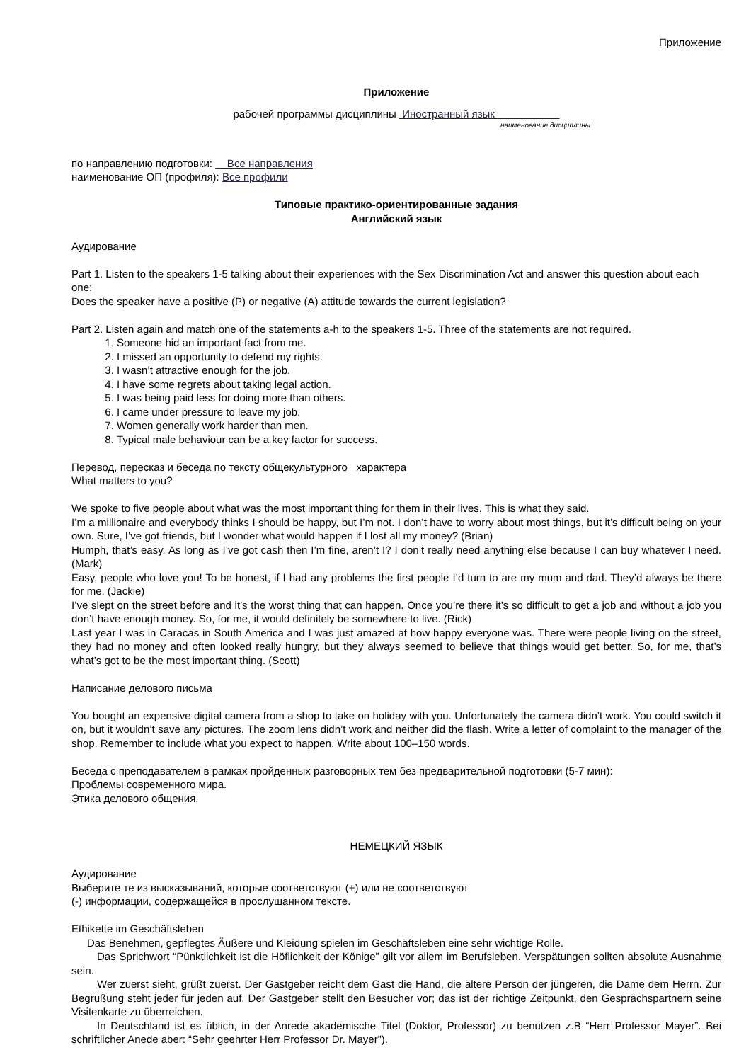Приложение
Приложение
рабочей программы дисциплины Иностранный язык
наименование дисциплины
по направлению подготовки: Все направления
наименование ОП (профиля): Все профили
Типовые практико-ориентированные задания
Английский язык
Аудирование
Part 1. Listen to the speakers 1-5 talking about their experiences with the Sex Discrimination Act and answer this question about each one:
Does the speaker have a positive (P) or negative (A) attitude towards the current legislation?
Part 2. Listen again and match one of the statements a-h to the speakers 1-5. Three of the statements are not required.
1. Someone hid an important fact from me.
2. I missed an opportunity to defend my rights.
3. I wasn’t attractive enough for the job.
4. I have some regrets about taking legal action.
5. I was being paid less for doing more than others.
6. I came under pressure to leave my job.
7. Women generally work harder than men.
8. Typical male behaviour can be a key factor for success.
Перевод, пересказ и беседа по тексту общекультурного характера
What matters to you?
We spoke to five people about what was the most important thing for them in their lives. This is what they said.
I’m a millionaire and everybody thinks I should be happy, but I’m not. I don’t have to worry about most things, but it’s difficult being on your own. Sure, I’ve got friends, but I wonder what would happen if I lost all my money? (Brian)
Humph, that’s easy. As long as I’ve got cash then I’m fine, aren’t I? I don’t really need anything else because I can buy whatever I need. (Mark)
Easy, people who love you! To be honest, if I had any problems the first people I’d turn to are my mum and dad. They’d always be there for me. (Jackie)
I’ve slept on the street before and it’s the worst thing that can happen. Once you’re there it’s so difficult to get a job and without a job you don’t have enough money. So, for me, it would definitely be somewhere to live. (Rick)
Last year I was in Caracas in South America and I was just amazed at how happy everyone was. There were people living on the street, they had no money and often looked really hungry, but they always seemed to believe that things would get better. So, for me, that’s what’s got to be the most important thing. (Scott)
Написание делового письма
You bought an expensive digital camera from a shop to take on holiday with you. Unfortunately the camera didn’t work. You could switch it on, but it wouldn’t save any pictures. The zoom lens didn’t work and neither did the flash. Write a letter of complaint to the manager of the shop. Remember to include what you expect to happen. Write about 100–150 words.
Беседа с преподавателем в рамках пройденных разговорных тем без предварительной подготовки (5-7 мин):
Проблемы современного мира.
Этика делового общения.
НЕМЕЦКИЙ ЯЗЫК
Аудирование
Выберите те из высказываний, которые соответствуют (+) или не соответствуют
(-) информации, содержащейся в прослушанном тексте.
Ethikette im Geschäftsleben
Das Benehmen, gepflegtes Äußere und Kleidung spielen im Geschäftsleben eine sehr wichtige Rolle.
Das Sprichwort “Pünktlichkeit ist die Höflichkeit der Könige” gilt vor allem im Berufsleben. Verspätungen sollten absolute Ausnahme sein.
Wer zuerst sieht, grüßt zuerst. Der Gastgeber reicht dem Gast die Hand, die ältere Person der jüngeren, die Dame dem Herrn. Zur Begrüßung steht jeder für jeden auf. Der Gastgeber stellt den Besucher vor; das ist der richtige Zeitpunkt, den Gesprächspartnern seine Visitenkarte zu überreichen.
In Deutschland ist es üblich, in der Anrede akademische Titel (Doktor, Professor) zu benutzen z.B “Herr Professor Mayer”. Bei schriftlicher Anede aber: “Sehr geehrter Herr Professor Dr. Mayer”).